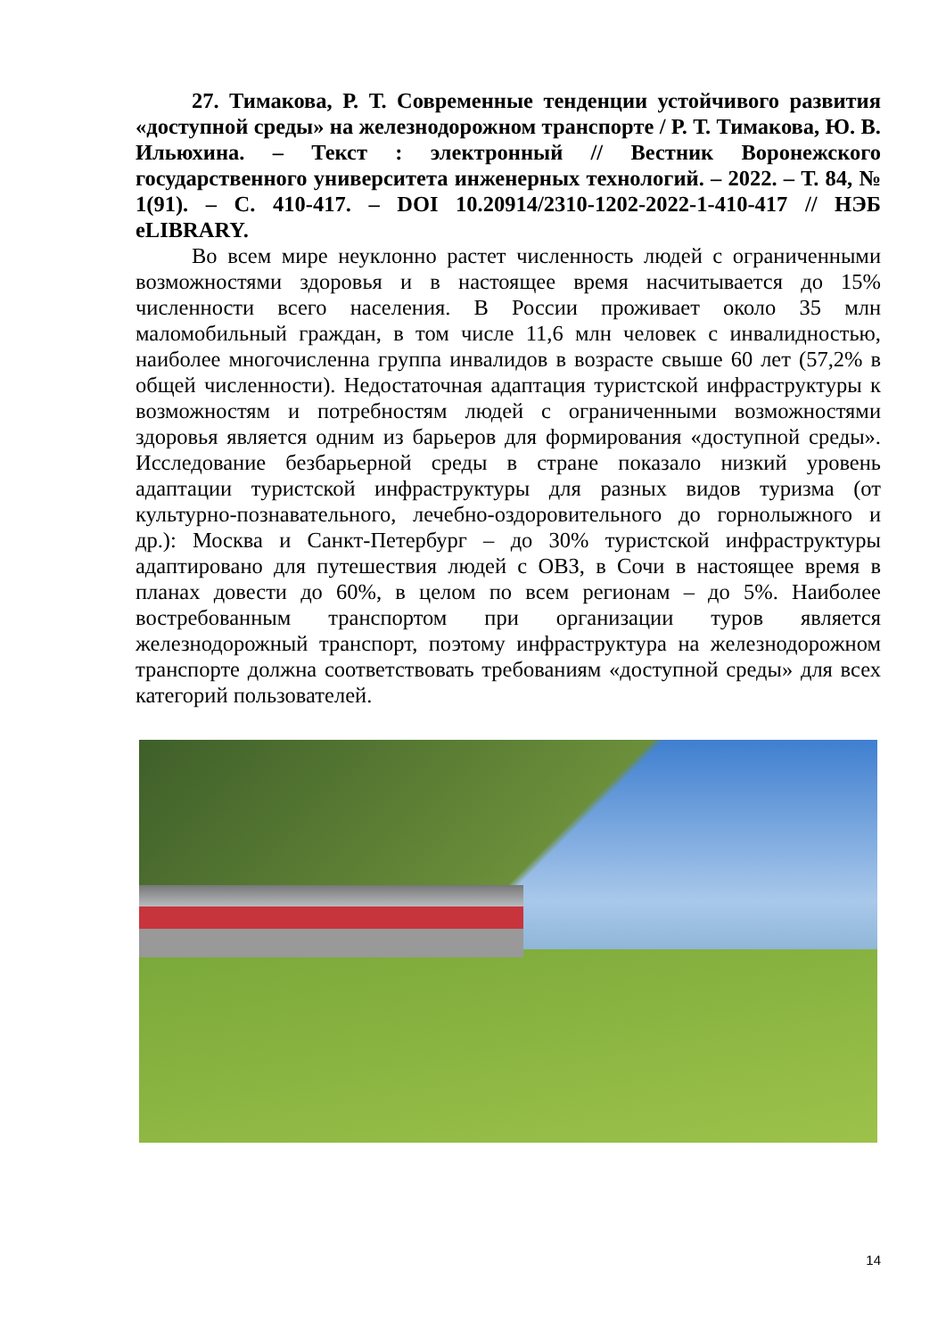27. Тимакова, Р. Т. Современные тенденции устойчивого развития «доступной среды» на железнодорожном транспорте / Р. Т. Тимакова, Ю. В. Ильюхина. – Текст : электронный // Вестник Воронежского государственного университета инженерных технологий. – 2022. – Т. 84, № 1(91). – С. 410-417. – DOI 10.20914/2310-1202-2022-1-410-417 // НЭБ eLIBRARY.
Во всем мире неуклонно растет численность людей с ограниченными возможностями здоровья и в настоящее время насчитывается до 15% численности всего населения. В России проживает около 35 млн маломобильный граждан, в том числе 11,6 млн человек с инвалидностью, наиболее многочисленна группа инвалидов в возрасте свыше 60 лет (57,2% в общей численности). Недостаточная адаптация туристской инфраструктуры к возможностям и потребностям людей с ограниченными возможностями здоровья является одним из барьеров для формирования «доступной среды». Исследование безбарьерной среды в стране показало низкий уровень адаптации туристской инфраструктуры для разных видов туризма (от культурно-познавательного, лечебно-оздоровительного до горнолыжного и др.): Москва и Санкт-Петербург – до 30% туристской инфраструктуры адаптировано для путешествия людей с ОВЗ, в Сочи в настоящее время в планах довести до 60%, в целом по всем регионам – до 5%. Наиболее востребованным транспортом при организации туров является железнодорожный транспорт, поэтому инфраструктура на железнодорожном транспорте должна соответствовать требованиям «доступной среды» для всех категорий пользователей.
14